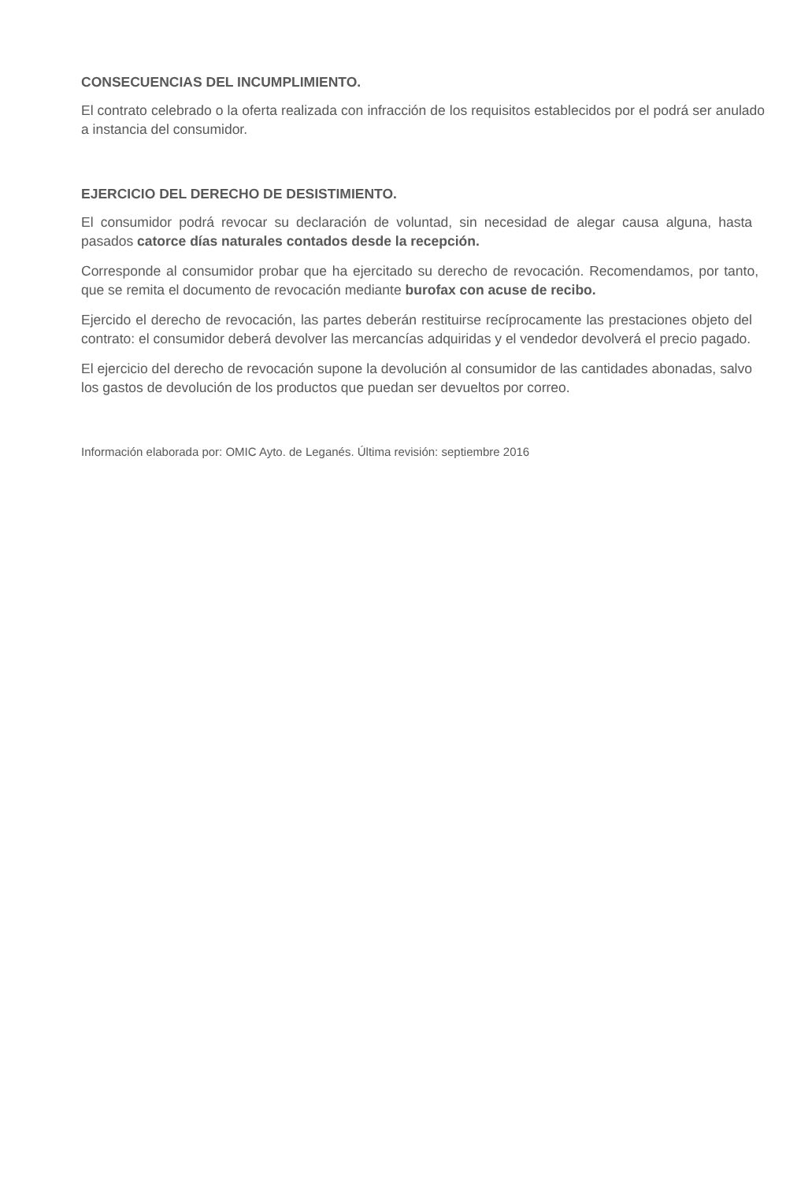CONSECUENCIAS DEL INCUMPLIMIENTO.
El contrato celebrado o la oferta realizada con infracción de los requisitos establecidos por el podrá ser anulado a instancia del consumidor.
EJERCICIO DEL DERECHO DE DESISTIMIENTO.
El consumidor podrá revocar su declaración de voluntad, sin necesidad de alegar causa alguna, hasta pasados catorce días naturales contados desde la recepción.
Corresponde al consumidor probar que ha ejercitado su derecho de revocación. Recomendamos, por tanto, que se remita el documento de revocación mediante burofax con acuse de recibo.
Ejercido el derecho de revocación, las partes deberán restituirse recíprocamente las prestaciones objeto del contrato: el consumidor deberá devolver las mercancías adquiridas y el vendedor devolverá el precio pagado.
El ejercicio del derecho de revocación supone la devolución al consumidor de las cantidades abonadas, salvo los gastos de devolución de los productos que puedan ser devueltos por correo.
Información elaborada por: OMIC Ayto. de Leganés. Última revisión: septiembre 2016